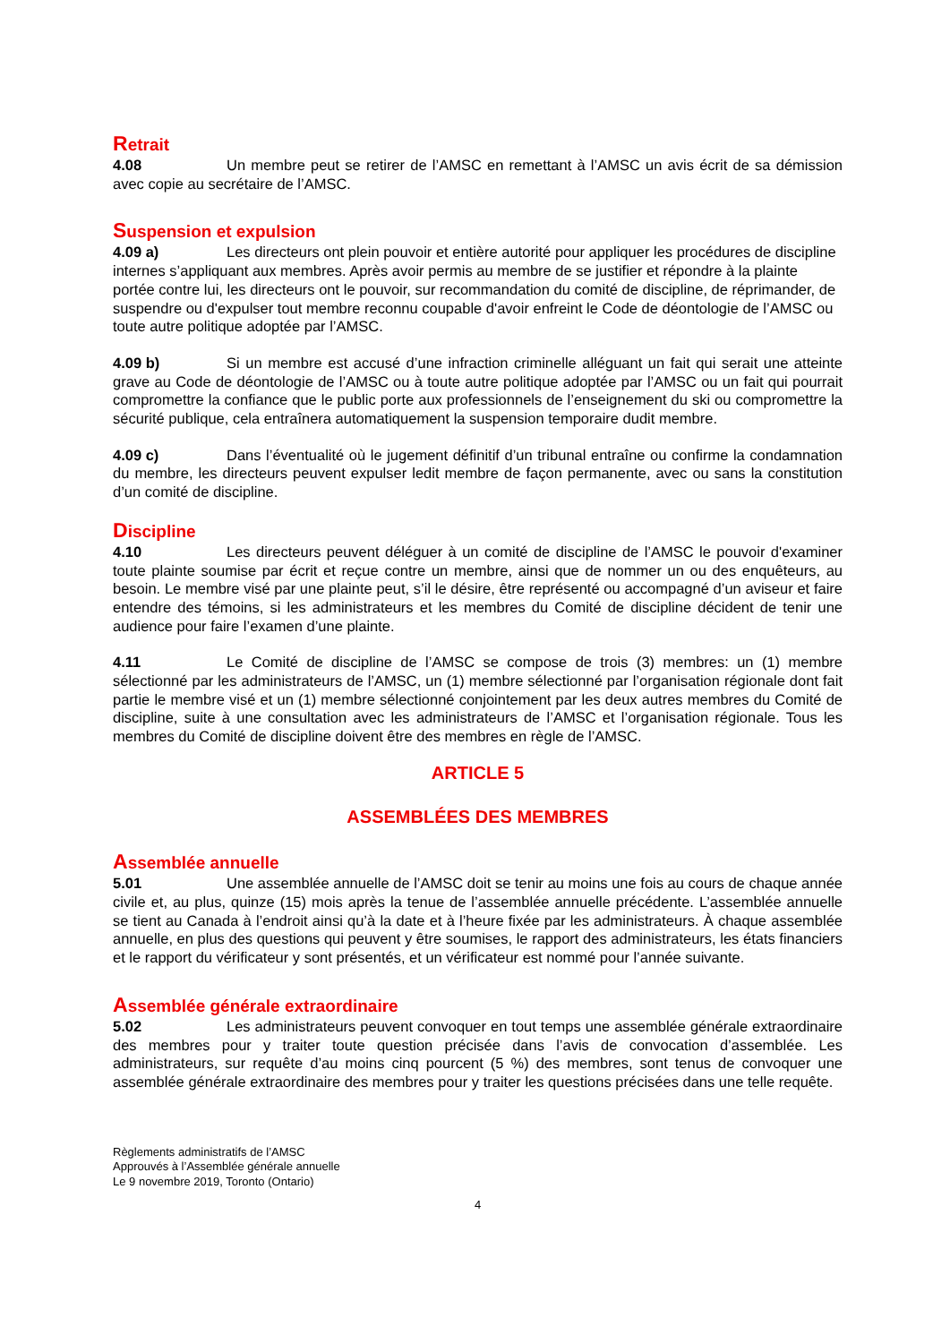Retrait
4.08 Un membre peut se retirer de l’AMSC en remettant à l’AMSC un avis écrit de sa démission avec copie au secrétaire de l’AMSC.
Suspension et expulsion
4.09 a) Les directeurs ont plein pouvoir et entière autorité pour appliquer les procédures de discipline internes s’appliquant aux membres. Après avoir permis au membre de se justifier et répondre à la plainte portée contre lui, les directeurs ont le pouvoir, sur recommandation du comité de discipline, de réprimander, de suspendre ou d'expulser tout membre reconnu coupable d'avoir enfreint le Code de déontologie de l’AMSC ou toute autre politique adoptée par l’AMSC.
4.09 b) Si un membre est accusé d’une infraction criminelle alléguant un fait qui serait une atteinte grave au Code de déontologie de l’AMSC ou à toute autre politique adoptée par l’AMSC ou un fait qui pourrait compromettre la confiance que le public porte aux professionnels de l’enseignement du ski ou compromettre la sécurité publique, cela entraînera automatiquement la suspension temporaire dudit membre.
4.09 c) Dans l’éventualité où le jugement définitif d’un tribunal entraîne ou confirme la condamnation du membre, les directeurs peuvent expulser ledit membre de façon permanente, avec ou sans la constitution d’un comité de discipline.
Discipline
4.10 Les directeurs peuvent déléguer à un comité de discipline de l’AMSC le pouvoir d'examiner toute plainte soumise par écrit et reçue contre un membre, ainsi que de nommer un ou des enquêteurs, au besoin. Le membre visé par une plainte peut, s’il le désire, être représenté ou accompagné d’un aviseur et faire entendre des témoins, si les administrateurs et les membres du Comité de discipline décident de tenir une audience pour faire l’examen d’une plainte.
4.11 Le Comité de discipline de l’AMSC se compose de trois (3) membres: un (1) membre sélectionné par les administrateurs de l’AMSC, un (1) membre sélectionné par l’organisation régionale dont fait partie le membre visé et un (1) membre sélectionné conjointement par les deux autres membres du Comité de discipline, suite à une consultation avec les administrateurs de l’AMSC et l’organisation régionale. Tous les membres du Comité de discipline doivent être des membres en règle de l’AMSC.
ARTICLE 5
ASSEMBLÉES DES MEMBRES
Assemblée annuelle
5.01 Une assemblée annuelle de l’AMSC doit se tenir au moins une fois au cours de chaque année civile et, au plus, quinze (15) mois après la tenue de l’assemblée annuelle précédente. L’assemblée annuelle se tient au Canada à l’endroit ainsi qu’à la date et à l’heure fixée par les administrateurs. À chaque assemblée annuelle, en plus des questions qui peuvent y être soumises, le rapport des administrateurs, les états financiers et le rapport du vérificateur y sont présentés, et un vérificateur est nommé pour l’année suivante.
Assemblée générale extraordinaire
5.02 Les administrateurs peuvent convoquer en tout temps une assemblée générale extraordinaire des membres pour y traiter toute question précisée dans l’avis de convocation d’assemblée. Les administrateurs, sur requête d’au moins cinq pourcent (5 %) des membres, sont tenus de convoquer une assemblée générale extraordinaire des membres pour y traiter les questions précisées dans une telle requête.
Règlements administratifs de l’AMSC
Approuvés à l’Assemblée générale annuelle
Le 9 novembre 2019, Toronto (Ontario)
4